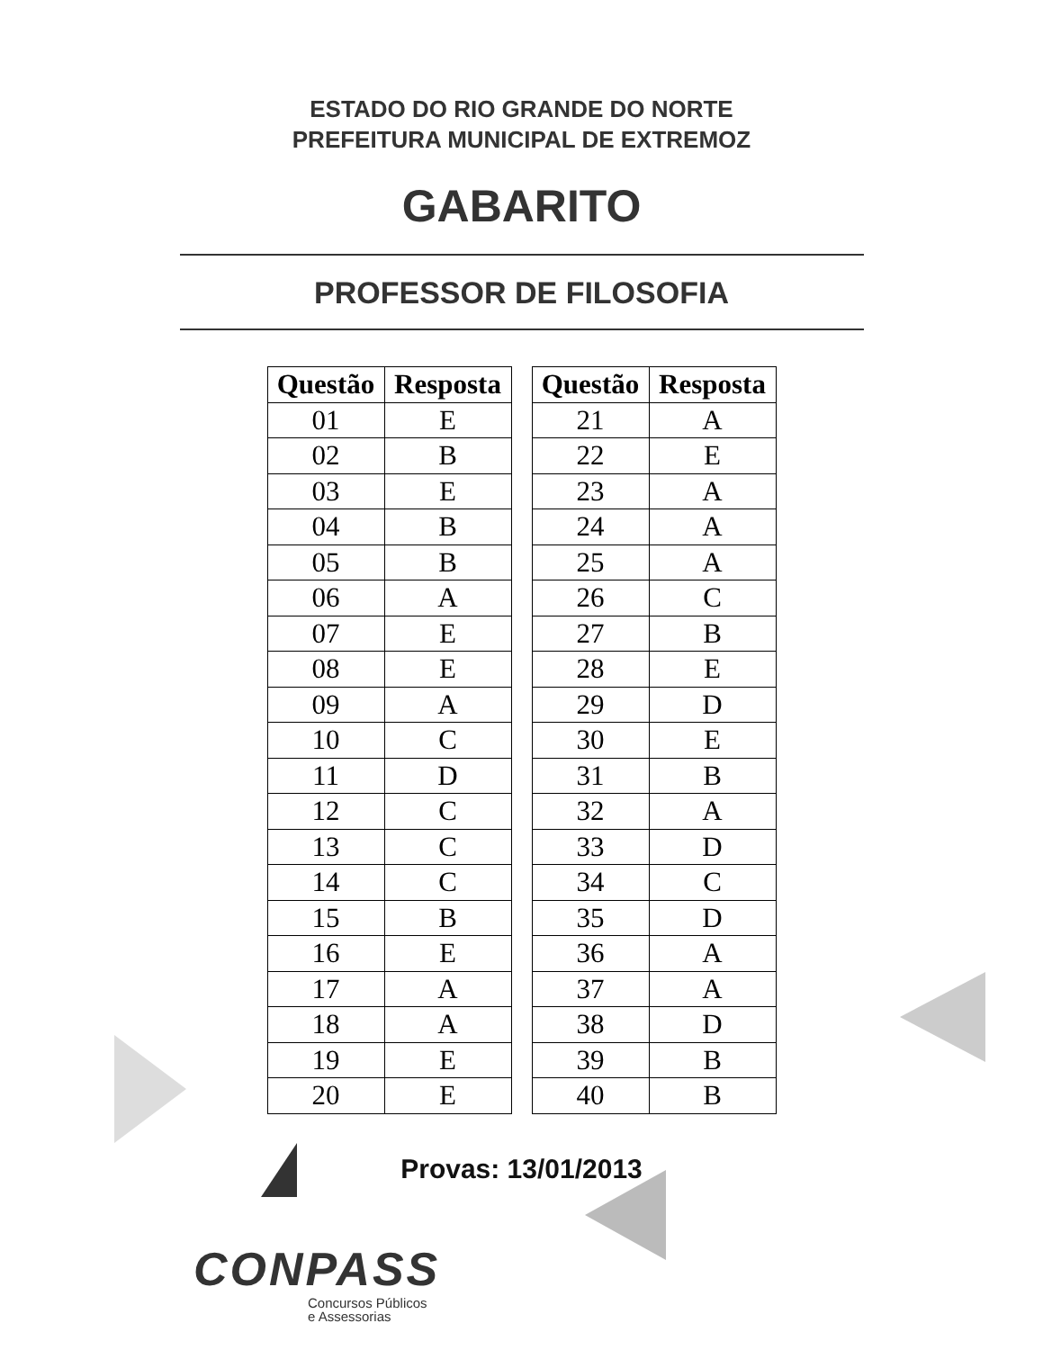ESTADO DO RIO GRANDE DO NORTE
PREFEITURA MUNICIPAL DE EXTREMOZ
GABARITO
PROFESSOR DE FILOSOFIA
| Questão | Resposta |
| --- | --- |
| 01 | E |
| 02 | B |
| 03 | E |
| 04 | B |
| 05 | B |
| 06 | A |
| 07 | E |
| 08 | E |
| 09 | A |
| 10 | C |
| 11 | D |
| 12 | C |
| 13 | C |
| 14 | C |
| 15 | B |
| 16 | E |
| 17 | A |
| 18 | A |
| 19 | E |
| 20 | E |
| Questão | Resposta |
| --- | --- |
| 21 | A |
| 22 | E |
| 23 | A |
| 24 | A |
| 25 | A |
| 26 | C |
| 27 | B |
| 28 | E |
| 29 | D |
| 30 | E |
| 31 | B |
| 32 | A |
| 33 | D |
| 34 | C |
| 35 | D |
| 36 | A |
| 37 | A |
| 38 | D |
| 39 | B |
| 40 | B |
Provas: 13/01/2013
CONPASS
Concursos Públicos
e Assessorias